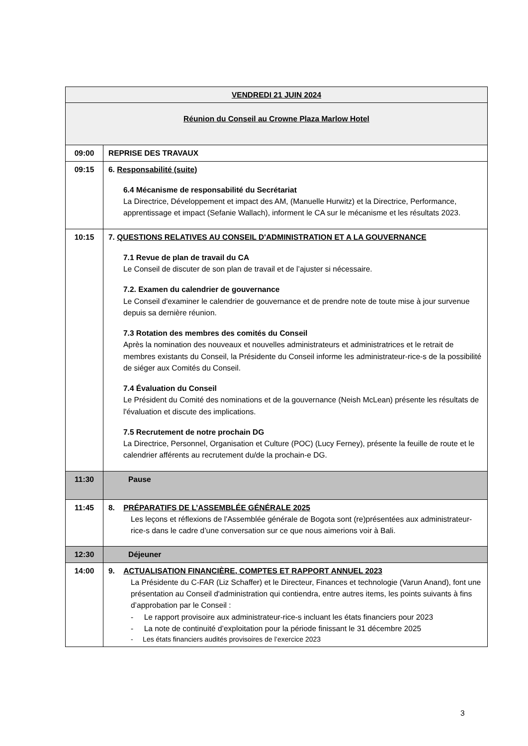| VENDREDI 21 JUIN 2024 | |
| Réunion du Conseil au Crowne Plaza Marlow Hotel | |
| 09:00 | REPRISE DES TRAVAUX |
| 09:15 | 6. Responsabilité (suite) 6.4 Mécanisme de responsabilité du Secrétariat La Directrice, Développement et impact des AM, (Manuelle Hurwitz) et la Directrice, Performance, apprentissage et impact (Sefanie Wallach), informent le CA sur le mécanisme et les résultats 2023. |
| 10:15 | 7. QUESTIONS RELATIVES AU CONSEIL D'ADMINISTRATION ET A LA GOUVERNANCE 7.1 Revue de plan de travail du CA Le Conseil de discuter de son plan de travail et de l’ajuster si nécessaire. 7.2. Examen du calendrier de gouvernance Le Conseil d'examiner le calendrier de gouvernance et de prendre note de toute mise à jour survenue depuis sa dernière réunion. 7.3 Rotation des membres des comités du Conseil Après la nomination des nouveaux et nouvelles administrateurs et administratrices et le retrait de membres existants du Conseil, la Présidente du Conseil informe les administrateur-rice-s de la possibilité de siéger aux Comités du Conseil. 7.4 Évaluation du Conseil Le Président du Comité des nominations et de la gouvernance (Neish McLean) présente les résultats de l'évaluation et discute des implications. 7.5 Recrutement de notre prochain DG La Directrice, Personnel, Organisation et Culture (POC) (Lucy Ferney), présente la feuille de route et le calendrier afférents au recrutement du/de la prochain-e DG. |
| 11:30 | Pause |
| 11:45 | 8. PRÉPARATIFS DE L’ASSEMBLÉE GÉNÉRALE 2025 Les leçons et réflexions de l'Assemblée générale de Bogota sont (re)présentées aux administrateur-rice-s dans le cadre d’une conversation sur ce que nous aimerions voir à Bali. |
| 12:30 | Déjeuner |
| 14:00 | 9. ACTUALISATION FINANCIÈRE, COMPTES ET RAPPORT ANNUEL 2023 La Présidente du C-FAR (Liz Schaffer) et le Directeur, Finances et technologie (Varun Anand), font une présentation au Conseil d'administration qui contiendra, entre autres items, les points suivants à fins d’approbation par le Conseil : - Le rapport provisoire aux administrateur-rice-s incluant les états financiers pour 2023 - La note de continuité d’exploitation pour la période finissant le 31 décembre 2025 - Les états financiers audités provisoires de l’exercice 2023 |
3